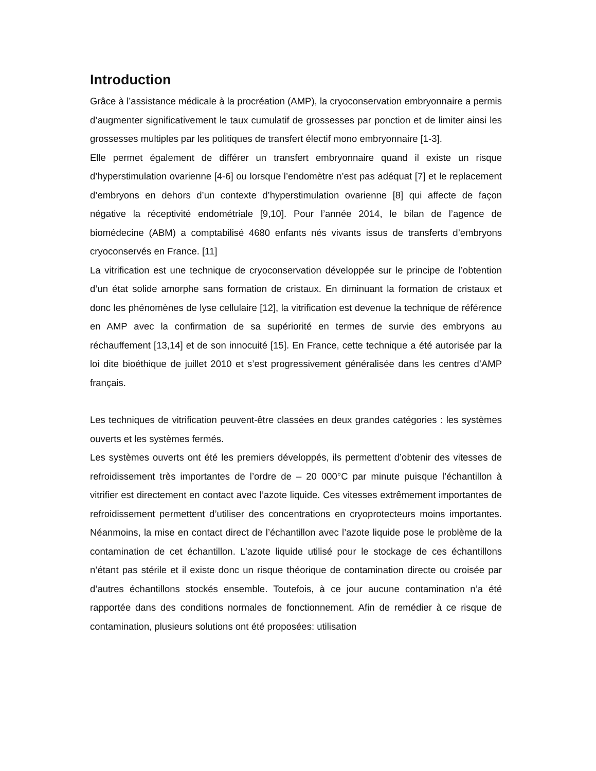Introduction
Grâce à l’assistance médicale à la procréation (AMP), la cryoconservation embryonnaire a permis d’augmenter significativement le taux cumulatif de grossesses par ponction et de limiter ainsi les grossesses multiples par les politiques de transfert électif mono embryonnaire [1-3].
Elle permet également de différer un transfert embryonnaire quand il existe un risque d’hyperstimulation ovarienne [4-6] ou lorsque l’endomètre n’est pas adéquat [7] et le replacement d’embryons en dehors d’un contexte d’hyperstimulation ovarienne [8] qui affecte de façon négative la réceptivité endométriale [9,10]. Pour l’année 2014, le bilan de l’agence de biomédecine (ABM) a comptabilisé 4680 enfants nés vivants issus de transferts d’embryons cryoconservés en France. [11]
La vitrification est une technique de cryoconservation développée sur le principe de l’obtention d’un état solide amorphe sans formation de cristaux. En diminuant la formation de cristaux et donc les phénomènes de lyse cellulaire [12], la vitrification est devenue la technique de référence en AMP avec la confirmation de sa supériorité en termes de survie des embryons au réchauffement [13,14] et de son innocuité [15]. En France, cette technique a été autorisée par la loi dite bioéthique de juillet 2010 et s’est progressivement généralisée dans les centres d’AMP français.
Les techniques de vitrification peuvent-être classées en deux grandes catégories : les systèmes ouverts et les systèmes fermés.
Les systèmes ouverts ont été les premiers développés, ils permettent d’obtenir des vitesses de refroidissement très importantes de l’ordre de – 20 000°C par minute puisque l’échantillon à vitrifier est directement en contact avec l’azote liquide. Ces vitesses extrêmement importantes de refroidissement permettent d’utiliser des concentrations en cryoprotecteurs moins importantes. Néanmoins, la mise en contact direct de l’échantillon avec l’azote liquide pose le problème de la contamination de cet échantillon. L’azote liquide utilisé pour le stockage de ces échantillons n’étant pas stérile et il existe donc un risque théorique de contamination directe ou croisée par d’autres échantillons stockés ensemble. Toutefois, à ce jour aucune contamination n’a été rapportée dans des conditions normales de fonctionnement. Afin de remédier à ce risque de contamination, plusieurs solutions ont été proposées: utilisation